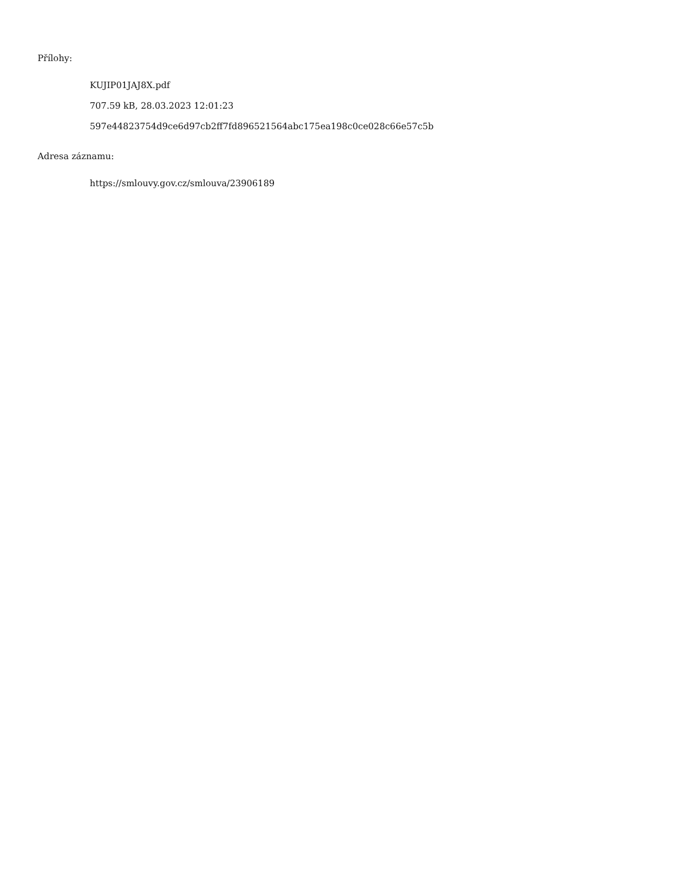Přílohy:
KUJIP01JAJ8X.pdf
707.59 kB, 28.03.2023 12:01:23
597e44823754d9ce6d97cb2ff7fd896521564abc175ea198c0ce028c66e57c5b
Adresa záznamu:
https://smlouvy.gov.cz/smlouva/23906189